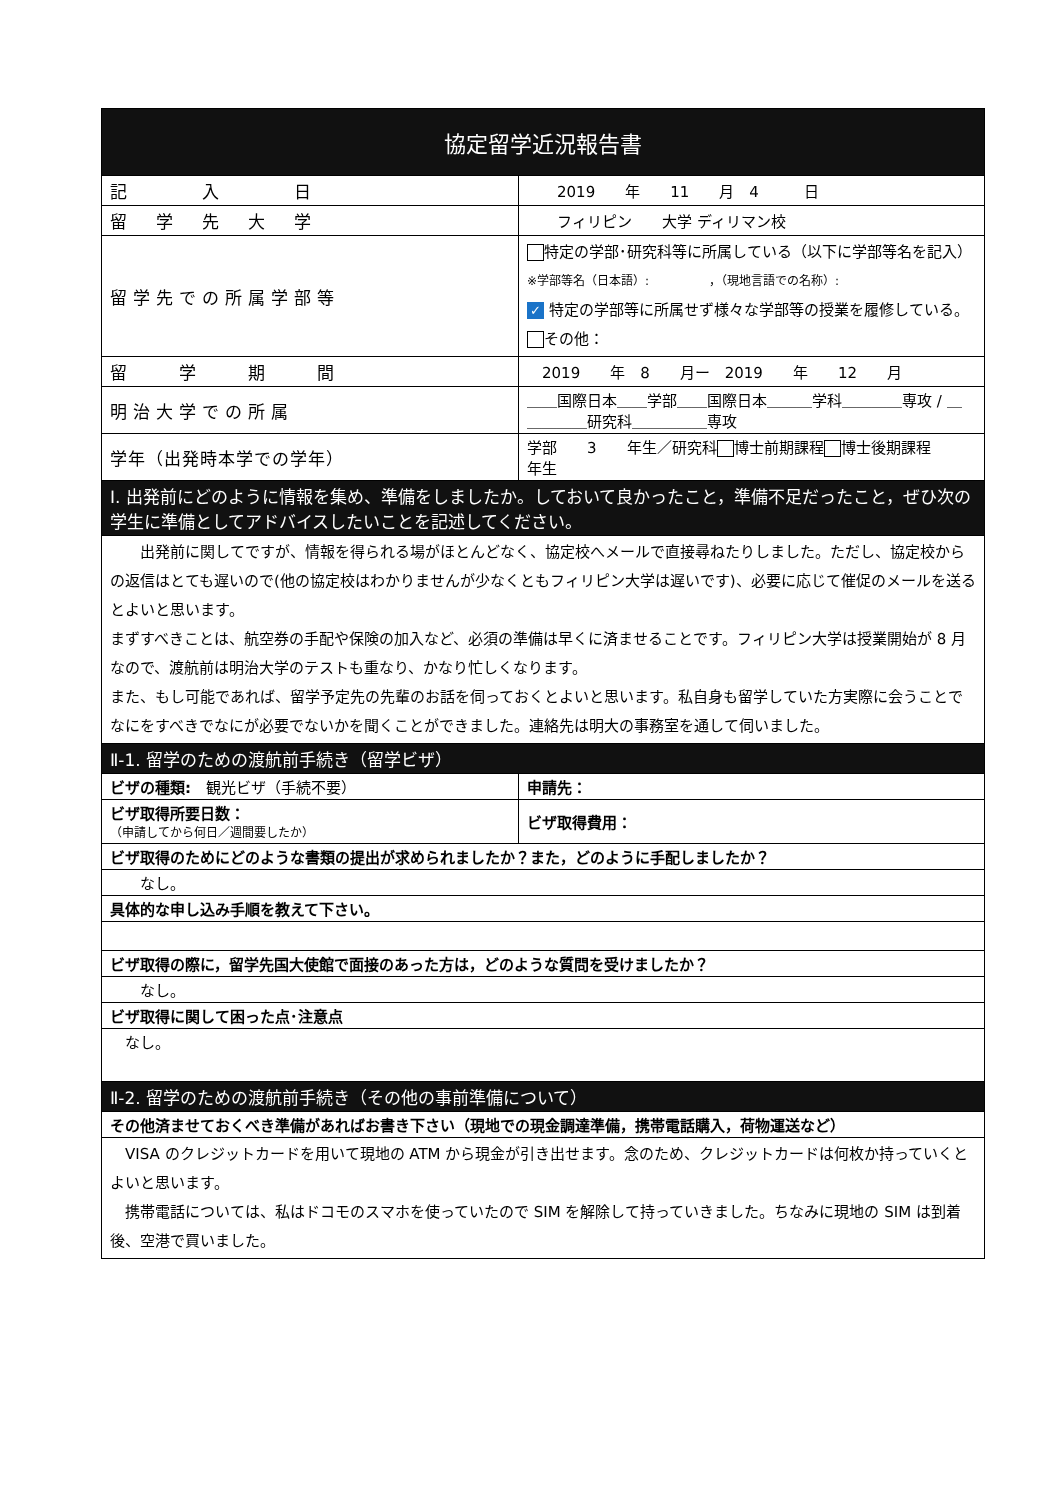| 協定留学近況報告書 | |
| 記 入 日 | 2019 年 11 月 4 日 |
| 留 学 先 大 学 | フィリピン 大学 ディリマン校 |
| 留学先での所属学部等 | 特定の学部･研究科等に所属している（以下に学部等名を記入） ※学部等名（日本語）: ，（現地言語での名称）: ✓ 特定の学部等に所属せず様々な学部等の授業を履修している。 その他： |
| 留 学 期 間 | 2019 年 8 月ー 2019 年 12 月 |
| 明治大学での所属 | ＿＿国際日本＿＿学部＿＿国際日本＿＿＿学科＿＿＿＿専攻 / ＿＿＿＿＿研究科＿＿＿＿＿専攻 |
| 学年（出発時本学での学年） | 学部 3 年生／研究科 博士前期課程 博士後期課程 年生 |
| I. 出発前にどのように情報を集め、準備をしましたか。しておいて良かったこと，準備不足だったこと，ぜひ次の学生に準備としてアドバイスしたいことを記述してください。 | |
| 出発前に関してですが、情報を得られる場がほとんどなく、協定校へメールで直接尋ねたりしました。ただし、協定校からの返信はとても遅いので(他の協定校はわかりませんが少なくともフィリピン大学は遅いです)、必要に応じて催促のメールを送るとよいと思います。 まずすべきことは、航空券の手配や保険の加入など、必須の準備は早くに済ませることです。フィリピン大学は授業開始が 8 月なので、渡航前は明治大学のテストも重なり、かなり忙しくなります。 また、もし可能であれば、留学予定先の先輩のお話を伺っておくとよいと思います。私自身も留学していた方実際に会うことでなにをすべきでなにが必要でないかを聞くことができました。連絡先は明大の事務室を通して伺いました。 | |
| Ⅱ-1. 留学のための渡航前手続き（留学ビザ） | |
| ビザの種類: 観光ビザ（手続不要） | 申請先： |
| ビザ取得所要日数： （申請してから何日／週間要したか） | ビザ取得費用： |
| ビザ取得のためにどのような書類の提出が求められましたか？また，どのように手配しましたか？ | |
| なし。 | |
| 具体的な申し込み手順を教えて下さい。 | |
| ビザ取得の際に，留学先国大使館で面接のあった方は，どのような質問を受けましたか？ | |
| なし。 | |
| ビザ取得に関して困った点･注意点 | |
| なし。 | |
| Ⅱ-2. 留学のための渡航前手続き（その他の事前準備について） | |
| その他済ませておくべき準備があればお書き下さい（現地での現金調達準備，携帯電話購入，荷物運送など） | |
| VISA のクレジットカードを用いて現地の ATM から現金が引き出せます。念のため、クレジットカードは何枚か持っていくとよいと思います。 携帯電話については、私はドコモのスマホを使っていたので SIM を解除して持っていきました。ちなみに現地の SIM は到着後、空港で買いました。 | |